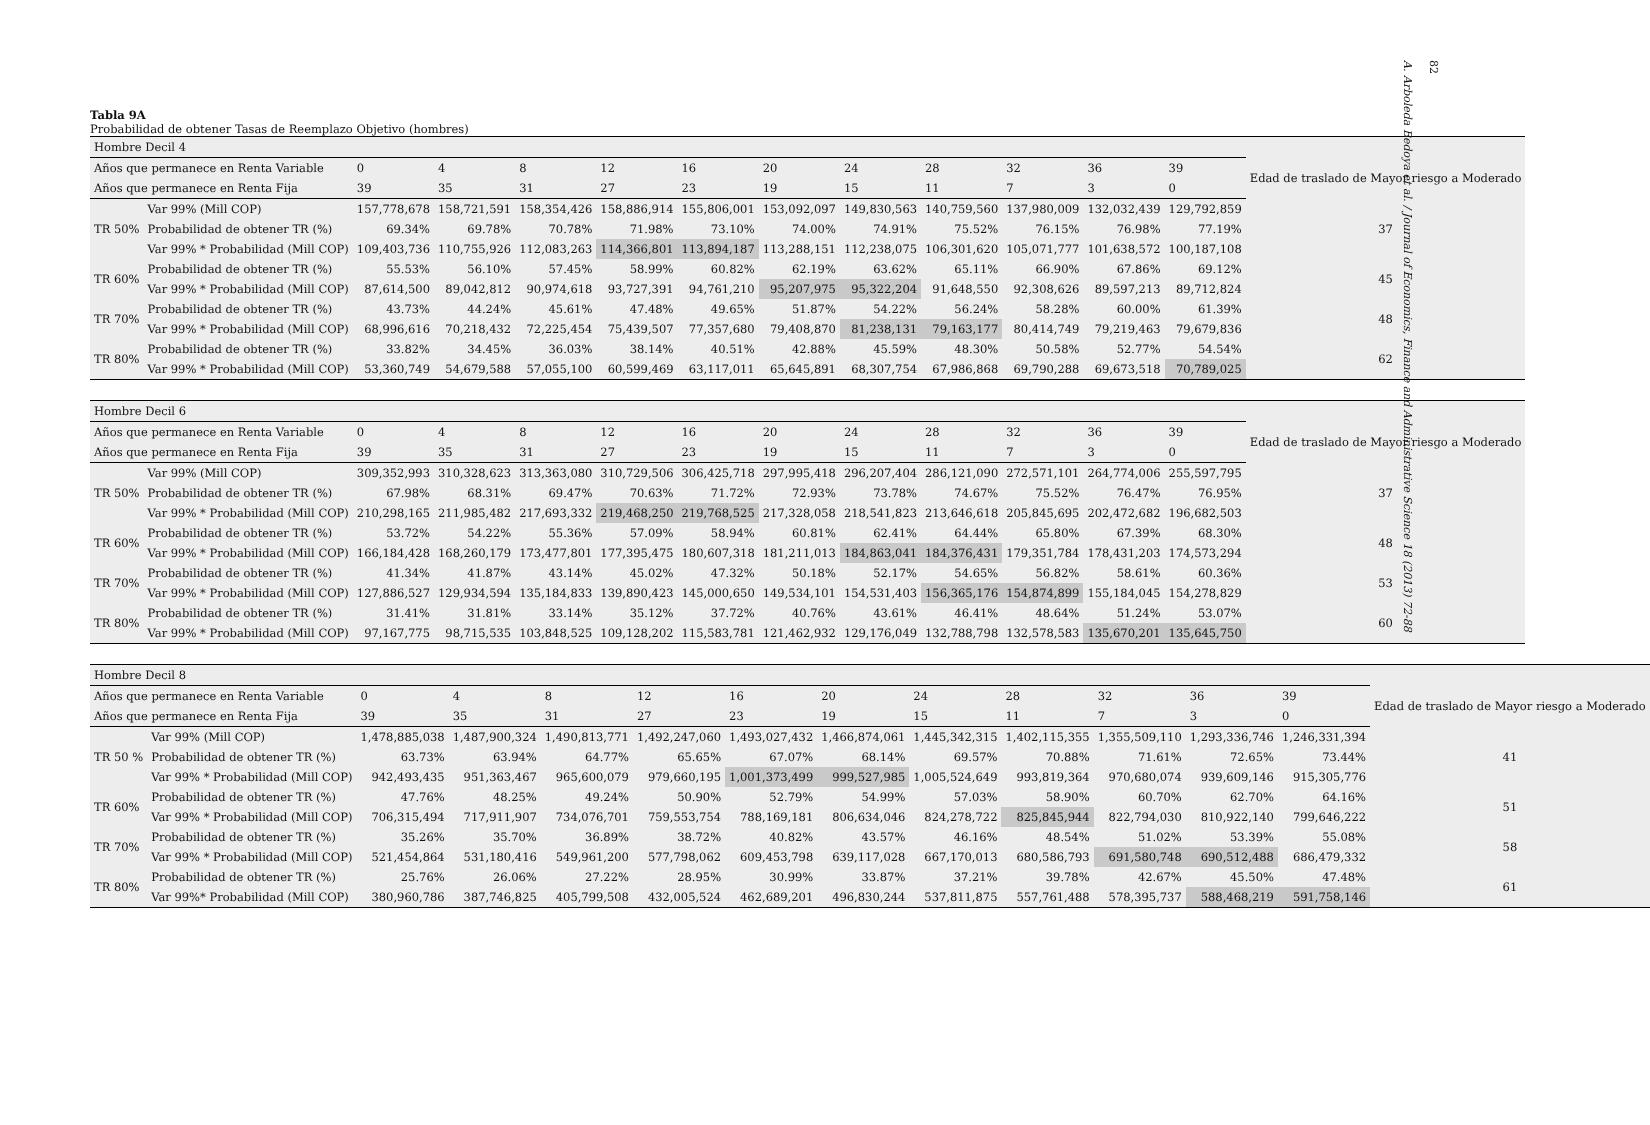Tabla 9A
Probabilidad de obtener Tasas de Reemplazo Objetivo (hombres)
| Hombre Decil 4 | | | | | | | | | | | | | |
| Años que permanece en Renta Variable | | 0 | 4 | 8 | 12 | 16 | 20 | 24 | 28 | 32 | 36 | 39 | Edad de traslado de Mayor riesgo a Moderado |
| Años que permanece en Renta Fija | | 39 | 35 | 31 | 27 | 23 | 19 | 15 | 11 | 7 | 3 | 0 | |
| TR 50% | Var 99% (Mill COP) | 157,778,678 | 158,721,591 | 158,354,426 | 158,886,914 | 155,806,001 | 153,092,097 | 149,830,563 | 140,759,560 | 137,980,009 | 132,032,439 | 129,792,859 | 37 |
| | Probabilidad de obtener TR (%) | 69.34% | 69.78% | 70.78% | 71.98% | 73.10% | 74.00% | 74.91% | 75.52% | 76.15% | 76.98% | 77.19% | |
| | Var 99% * Probabilidad (Mill COP) | 109,403,736 | 110,755,926 | 112,083,263 | 114,366,801 | 113,894,187 | 113,288,151 | 112,238,075 | 106,301,620 | 105,071,777 | 101,638,572 | 100,187,108 | |
| TR 60% | Probabilidad de obtener TR (%) | 55.53% | 56.10% | 57.45% | 58.99% | 60.82% | 62.19% | 63.62% | 65.11% | 66.90% | 67.86% | 69.12% | 45 |
| | Var 99% * Probabilidad (Mill COP) | 87,614,500 | 89,042,812 | 90,974,618 | 93,727,391 | 94,761,210 | 95,207,975 | 95,322,204 | 91,648,550 | 92,308,626 | 89,597,213 | 89,712,824 | |
| TR 70% | Probabilidad de obtener TR (%) | 43.73% | 44.24% | 45.61% | 47.48% | 49.65% | 51.87% | 54.22% | 56.24% | 58.28% | 60.00% | 61.39% | 48 |
| | Var 99% * Probabilidad (Mill COP) | 68,996,616 | 70,218,432 | 72,225,454 | 75,439,507 | 77,357,680 | 79,408,870 | 81,238,131 | 79,163,177 | 80,414,749 | 79,219,463 | 79,679,836 | |
| TR 80% | Probabilidad de obtener TR (%) | 33.82% | 34.45% | 36.03% | 38.14% | 40.51% | 42.88% | 45.59% | 48.30% | 50.58% | 52.77% | 54.54% | 62 |
| | Var 99% * Probabilidad (Mill COP) | 53,360,749 | 54,679,588 | 57,055,100 | 60,599,469 | 63,117,011 | 65,645,891 | 68,307,754 | 67,986,868 | 69,790,288 | 69,673,518 | 70,789,025 | |
| Hombre Decil 6 | | | | | | | | | | | | | |
| Años que permanece en Renta Variable | | 0 | 4 | 8 | 12 | 16 | 20 | 24 | 28 | 32 | 36 | 39 | Edad de traslado de Mayor riesgo a Moderado |
| Años que permanece en Renta Fija | | 39 | 35 | 31 | 27 | 23 | 19 | 15 | 11 | 7 | 3 | 0 | |
| TR 50% | Var 99% (Mill COP) | 309,352,993 | 310,328,623 | 313,363,080 | 310,729,506 | 306,425,718 | 297,995,418 | 296,207,404 | 286,121,090 | 272,571,101 | 264,774,006 | 255,597,795 | 37 |
| | Probabilidad de obtener TR (%) | 67.98% | 68.31% | 69.47% | 70.63% | 71.72% | 72.93% | 73.78% | 74.67% | 75.52% | 76.47% | 76.95% | |
| | Var 99% * Probabilidad (Mill COP) | 210,298,165 | 211,985,482 | 217,693,332 | 219,468,250 | 219,768,525 | 217,328,058 | 218,541,823 | 213,646,618 | 205,845,695 | 202,472,682 | 196,682,503 | |
| TR 60% | Probabilidad de obtener TR (%) | 53.72% | 54.22% | 55.36% | 57.09% | 58.94% | 60.81% | 62.41% | 64.44% | 65.80% | 67.39% | 68.30% | 48 |
| | Var 99% * Probabilidad (Mill COP) | 166,184,428 | 168,260,179 | 173,477,801 | 177,395,475 | 180,607,318 | 181,211,013 | 184,863,041 | 184,376,431 | 179,351,784 | 178,431,203 | 174,573,294 | |
| TR 70% | Probabilidad de obtener TR (%) | 41.34% | 41.87% | 43.14% | 45.02% | 47.32% | 50.18% | 52.17% | 54.65% | 56.82% | 58.61% | 60.36% | 53 |
| | Var 99% * Probabilidad (Mill COP) | 127,886,527 | 129,934,594 | 135,184,833 | 139,890,423 | 145,000,650 | 149,534,101 | 154,531,403 | 156,365,176 | 154,874,899 | 155,184,045 | 154,278,829 | |
| TR 80% | Probabilidad de obtener TR (%) | 31.41% | 31.81% | 33.14% | 35.12% | 37.72% | 40.76% | 43.61% | 46.41% | 48.64% | 51.24% | 53.07% | 60 |
| | Var 99% * Probabilidad (Mill COP) | 97,167,775 | 98,715,535 | 103,848,525 | 109,128,202 | 115,583,781 | 121,462,932 | 129,176,049 | 132,788,798 | 132,578,583 | 135,670,201 | 135,645,750 | |
| Hombre Decil 8 | | | | | | | | | | | | | |
| Años que permanece en Renta Variable | | 0 | 4 | 8 | 12 | 16 | 20 | 24 | 28 | 32 | 36 | 39 | Edad de traslado de Mayor riesgo a Moderado |
| Años que permanece en Renta Fija | | 39 | 35 | 31 | 27 | 23 | 19 | 15 | 11 | 7 | 3 | 0 | |
| TR 50 % | Var 99% (Mill COP) | 1,478,885,038 | 1,487,900,324 | 1,490,813,771 | 1,492,247,060 | 1,493,027,432 | 1,466,874,061 | 1,445,342,315 | 1,402,115,355 | 1,355,509,110 | 1,293,336,746 | 1,246,331,394 | 41 |
| | Probabilidad de obtener TR (%) | 63.73% | 63.94% | 64.77% | 65.65% | 67.07% | 68.14% | 69.57% | 70.88% | 71.61% | 72.65% | 73.44% | |
| | Var 99% * Probabilidad (Mill COP) | 942,493,435 | 951,363,467 | 965,600,079 | 979,660,195 | 1,001,373,499 | 999,527,985 | 1,005,524,649 | 993,819,364 | 970,680,074 | 939,609,146 | 915,305,776 | |
| TR 60% | Probabilidad de obtener TR (%) | 47.76% | 48.25% | 49.24% | 50.90% | 52.79% | 54.99% | 57.03% | 58.90% | 60.70% | 62.70% | 64.16% | 51 |
| | Var 99% * Probabilidad (Mill COP) | 706,315,494 | 717,911,907 | 734,076,701 | 759,553,754 | 788,169,181 | 806,634,046 | 824,278,722 | 825,845,944 | 822,794,030 | 810,922,140 | 799,646,222 | |
| TR 70% | Probabilidad de obtener TR (%) | 35.26% | 35.70% | 36.89% | 38.72% | 40.82% | 43.57% | 46.16% | 48.54% | 51.02% | 53.39% | 55.08% | 58 |
| | Var 99% * Probabilidad (Mill COP) | 521,454,864 | 531,180,416 | 549,961,200 | 577,798,062 | 609,453,798 | 639,117,028 | 667,170,013 | 680,586,793 | 691,580,748 | 690,512,488 | 686,479,332 | |
| TR 80% | Probabilidad de obtener TR (%) | 25.76% | 26.06% | 27.22% | 28.95% | 30.99% | 33.87% | 37.21% | 39.78% | 42.67% | 45.50% | 47.48% | 61 |
| | Var 99%* Probabilidad (Mill COP) | 380,960,786 | 387,746,825 | 405,799,508 | 432,005,524 | 462,689,201 | 496,830,244 | 537,811,875 | 557,761,488 | 578,395,737 | 588,468,219 | 591,758,146 | |
82
A. Arboleda Bedoya et al. / Journal of Economics, Finance and Administrative Science 18 (2013) 72-88